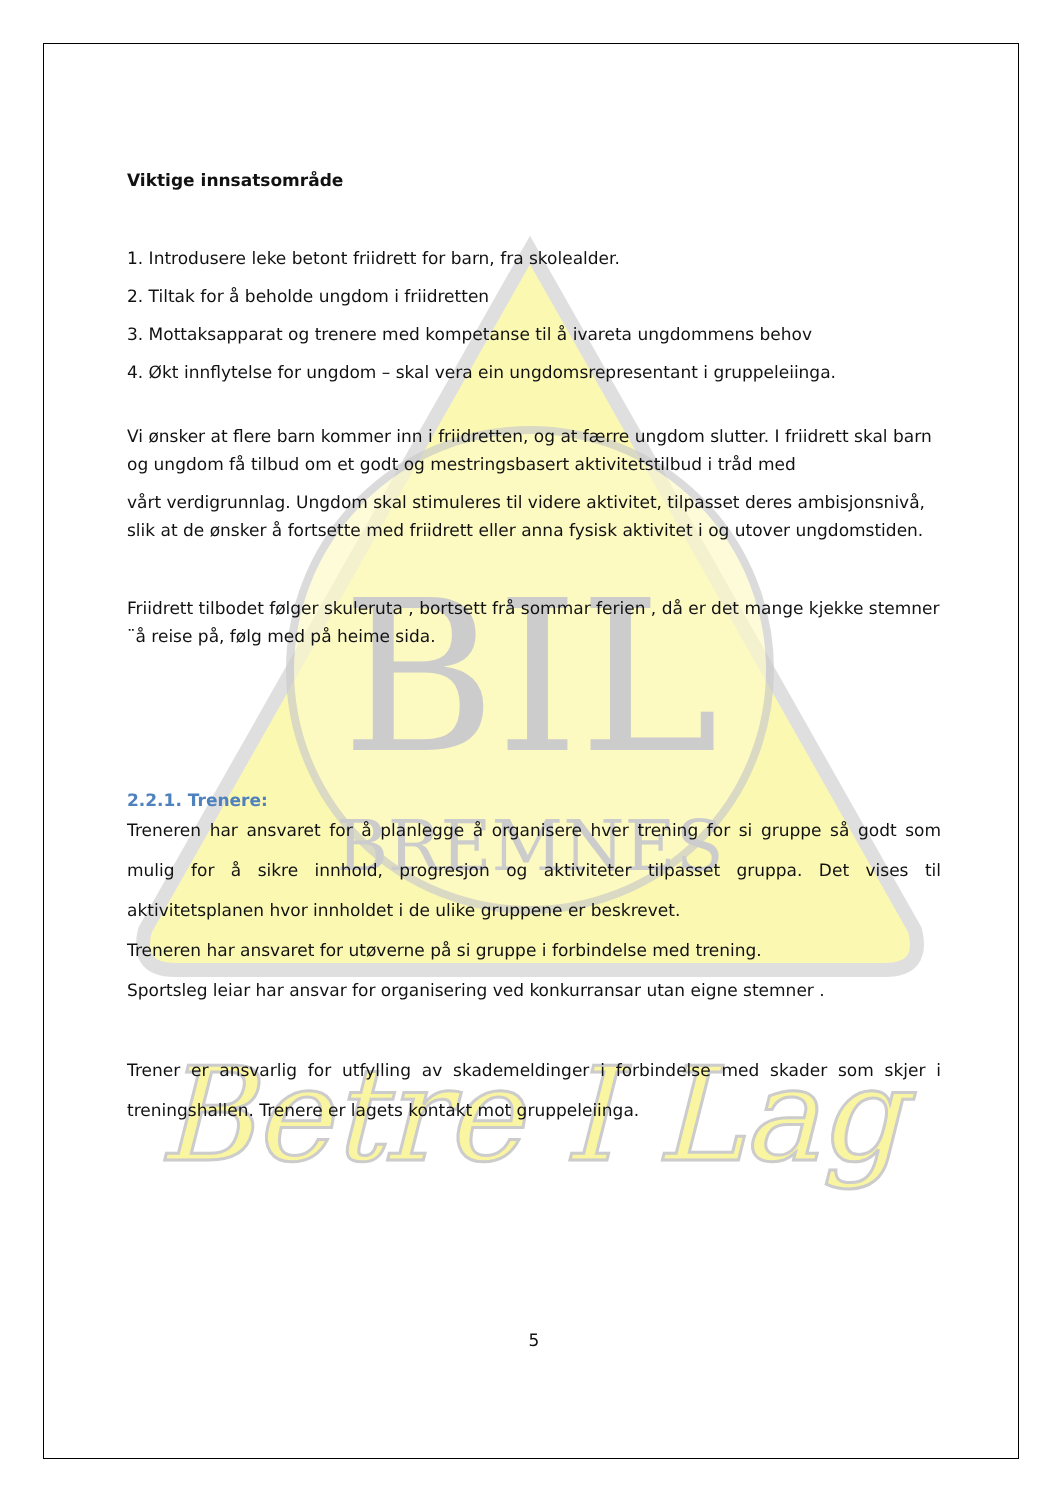BIL
BREMNES
Betre I Lag
Viktige innsatsområde
1. Introdusere leke betont friidrett for barn, fra skolealder.
2. Tiltak for å beholde ungdom i friidretten
3. Mottaksapparat og trenere med kompetanse til å ivareta ungdommens behov
4. Økt innflytelse for ungdom – skal vera ein ungdomsrepresentant i gruppeleiinga.
Vi ønsker at flere barn kommer inn i friidretten, og at færre ungdom slutter. I friidrett skal barn og ungdom få tilbud om et godt og mestringsbasert aktivitetstilbud i tråd med
vårt verdigrunnlag. Ungdom skal stimuleres til videre aktivitet, tilpasset deres ambisjonsnivå, slik at de ønsker å fortsette med friidrett eller anna fysisk aktivitet i og utover ungdomstiden.
Friidrett tilbodet følger skuleruta , bortsett frå sommar ferien , då er det mange kjekke stemner ¨å reise på, følg med på heime sida.
2.2.1. Trenere:
Treneren har ansvaret for å planlegge å organisere hver trening for si gruppe så godt som mulig for å sikre innhold, progresjon og aktiviteter tilpasset gruppa. Det vises til aktivitetsplanen hvor innholdet i de ulike gruppene er beskrevet.
Treneren har ansvaret for utøverne på si gruppe i forbindelse med trening.
Sportsleg leiar har ansvar for organisering ved konkurransar utan eigne stemner .
Trener er ansvarlig for utfylling av skademeldinger i forbindelse med skader som skjer i treningshallen. Trenere er lagets kontakt mot gruppeleiinga.
5